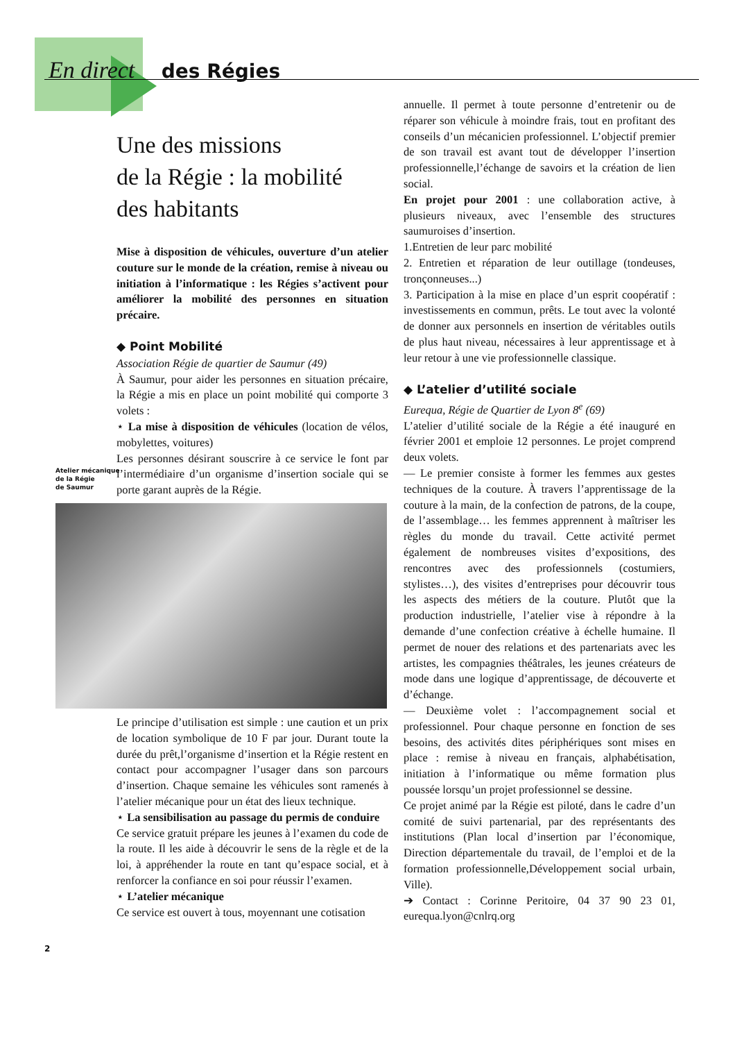En direct des Régies
Une des missions
de la Régie : la mobilité
des habitants
Mise à disposition de véhicules, ouverture d’un atelier couture sur le monde de la création, remise à niveau ou initiation à l’informatique : les Régies s’activent pour améliorer la mobilité des personnes en situation précaire.
◆ Point Mobilité
Association Régie de quartier de Saumur (49)
À Saumur, pour aider les personnes en situation précaire, la Régie a mis en place un point mobilité qui comporte 3 volets :
⋆ La mise à disposition de véhicules (location de vélos, mobylettes, voitures)
Les personnes désirant souscrire à ce service le font par l’intermédiaire d’un organisme d’insertion sociale qui se porte garant auprès de la Régie.
Atelier mécanique
de la Régie
de Saumur
Le principe d’utilisation est simple : une caution et un prix de location symbolique de 10 F par jour. Durant toute la durée du prêt,l’organisme d’insertion et la Régie restent en contact pour accompagner l’usager dans son parcours d’insertion. Chaque semaine les véhicules sont ramenés à l’atelier mécanique pour un état des lieux technique.
⋆ La sensibilisation au passage du permis de conduire
Ce service gratuit prépare les jeunes à l’examen du code de la route. Il les aide à découvrir le sens de la règle et de la loi, à appréhender la route en tant qu’espace social, et à renforcer la confiance en soi pour réussir l’examen.
⋆ L’atelier mécanique
Ce service est ouvert à tous, moyennant une cotisation
annuelle. Il permet à toute personne d’entretenir ou de réparer son véhicule à moindre frais, tout en profitant des conseils d’un mécanicien professionnel. L’objectif premier de son travail est avant tout de développer l’insertion professionnelle,l’échange de savoirs et la création de lien social.
En projet pour 2001 : une collaboration active, à plusieurs niveaux, avec l’ensemble des structures saumuroises d’insertion.
1.Entretien de leur parc mobilité
2. Entretien et réparation de leur outillage (tondeuses, tronçonneuses...)
3. Participation à la mise en place d’un esprit coopératif : investissements en commun, prêts. Le tout avec la volonté de donner aux personnels en insertion de véritables outils de plus haut niveau, nécessaires à leur apprentissage et à leur retour à une vie professionnelle classique.
◆ L’atelier d’utilité sociale
Eurequa, Régie de Quartier de Lyon 8<sup>e</sup> (69)
L’atelier d’utilité sociale de la Régie a été inauguré en février 2001 et emploie 12 personnes. Le projet comprend deux volets.
— Le premier consiste à former les femmes aux gestes techniques de la couture. À travers l’apprentissage de la couture à la main, de la confection de patrons, de la coupe, de l’assemblage… les femmes apprennent à maîtriser les règles du monde du travail. Cette activité permet également de nombreuses visites d’expositions, des rencontres avec des professionnels (costumiers, stylistes…), des visites d’entreprises pour découvrir tous les aspects des métiers de la couture. Plutôt que la production industrielle, l’atelier vise à répondre à la demande d’une confection créative à échelle humaine. Il permet de nouer des relations et des partenariats avec les artistes, les compagnies théâtrales, les jeunes créateurs de mode dans une logique d’apprentissage, de découverte et d’échange.
— Deuxième volet : l’accompagnement social et professionnel. Pour chaque personne en fonction de ses besoins, des activités dites périphériques sont mises en place : remise à niveau en français, alphabétisation, initiation à l’informatique ou même formation plus poussée lorsqu’un projet professionnel se dessine.
Ce projet animé par la Régie est piloté, dans le cadre d’un comité de suivi partenarial, par des représentants des institutions (Plan local d’insertion par l’économique, Direction départementale du travail, de l’emploi et de la formation professionnelle,Développement social urbain, Ville).
➔ Contact : Corinne Peritoire, 04 37 90 23 01, eurequa.lyon@cnlrq.org
2